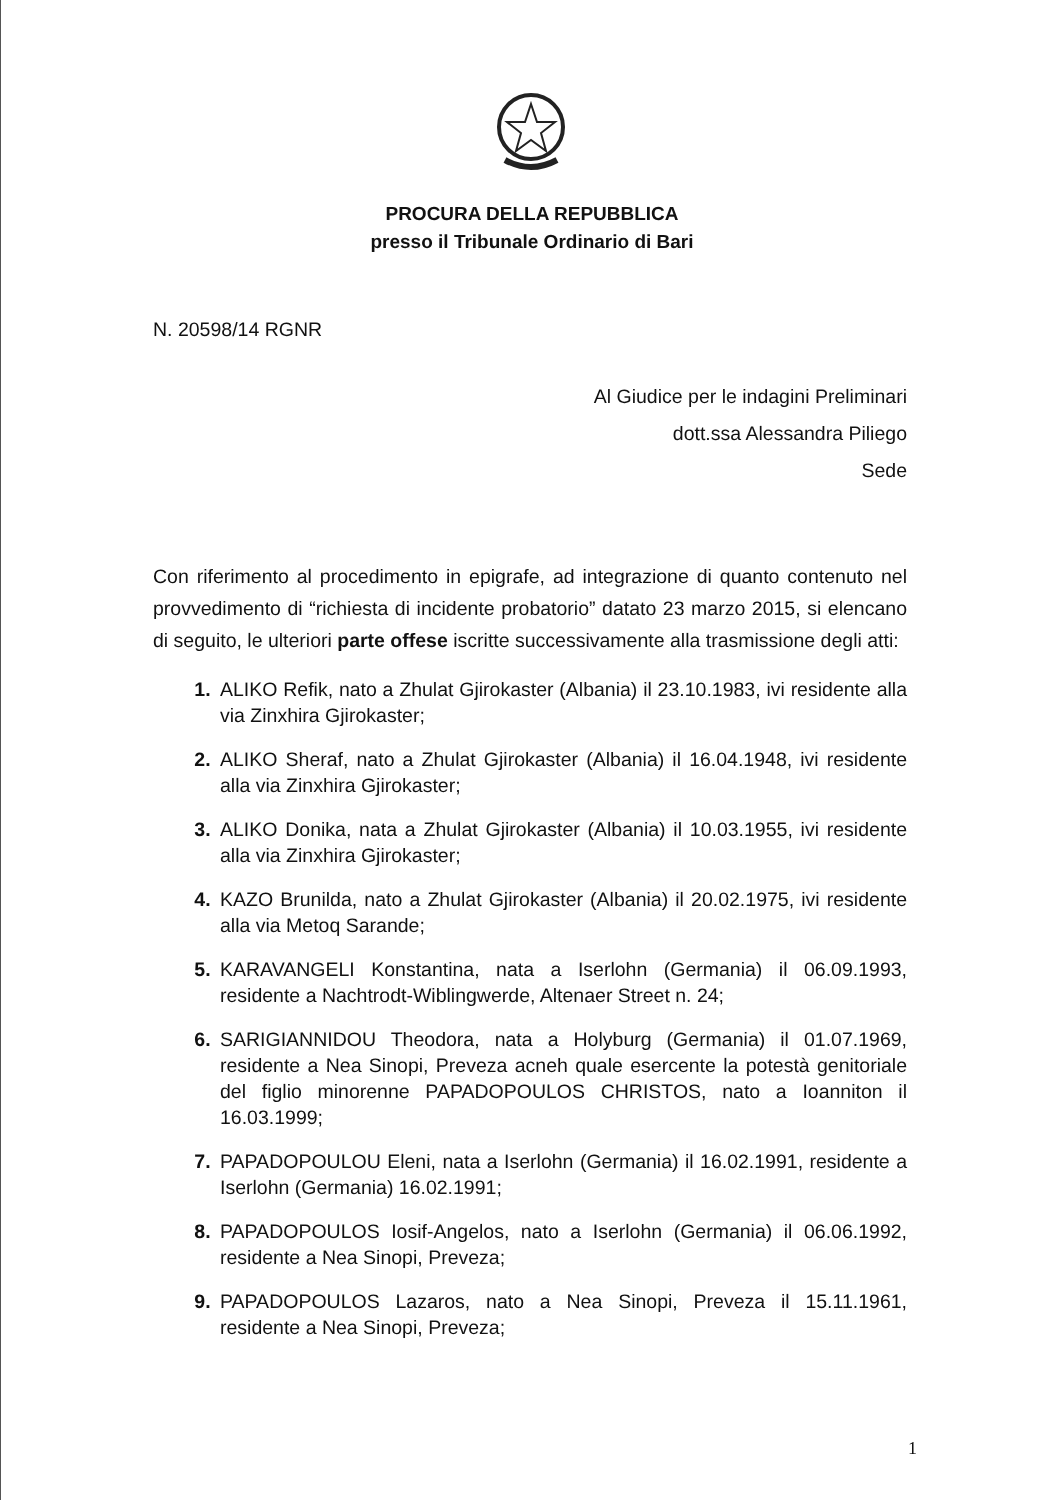PROCURA DELLA REPUBBLICA
presso il Tribunale Ordinario di Bari
N. 20598/14 RGNR
Al Giudice per le indagini Preliminari
dott.ssa Alessandra Piliego
Sede
Con riferimento al procedimento in epigrafe, ad integrazione di quanto contenuto nel provvedimento di “richiesta di incidente probatorio” datato 23 marzo 2015, si elencano di seguito, le ulteriori parte offese iscritte successivamente alla trasmissione degli atti:
ALIKO Refik, nato a Zhulat Gjirokaster (Albania) il 23.10.1983, ivi residente alla via Zinxhira Gjirokaster;
ALIKO Sheraf, nato a Zhulat Gjirokaster (Albania) il 16.04.1948, ivi residente alla via Zinxhira Gjirokaster;
ALIKO Donika, nata a Zhulat Gjirokaster (Albania) il 10.03.1955, ivi residente alla via Zinxhira Gjirokaster;
KAZO Brunilda, nato a Zhulat Gjirokaster (Albania) il 20.02.1975, ivi residente alla via Metoq Sarande;
KARAVANGELI Konstantina, nata a Iserlohn (Germania) il 06.09.1993, residente a Nachtrodt-Wiblingwerde, Altenaer Street n. 24;
SARIGIANNIDOU Theodora, nata a Holyburg (Germania) il 01.07.1969, residente a Nea Sinopi, Preveza acneh quale esercente la potestà genitoriale del figlio minorenne PAPADOPOULOS CHRISTOS, nato a Ioanniton il 16.03.1999;
PAPADOPOULOU Eleni, nata a Iserlohn (Germania) il 16.02.1991, residente a Iserlohn (Germania) 16.02.1991;
PAPADOPOULOS Iosif-Angelos, nato a Iserlohn (Germania) il 06.06.1992, residente a Nea Sinopi, Preveza;
PAPADOPOULOS Lazaros, nato a Nea Sinopi, Preveza il 15.11.1961, residente a Nea Sinopi, Preveza;
1